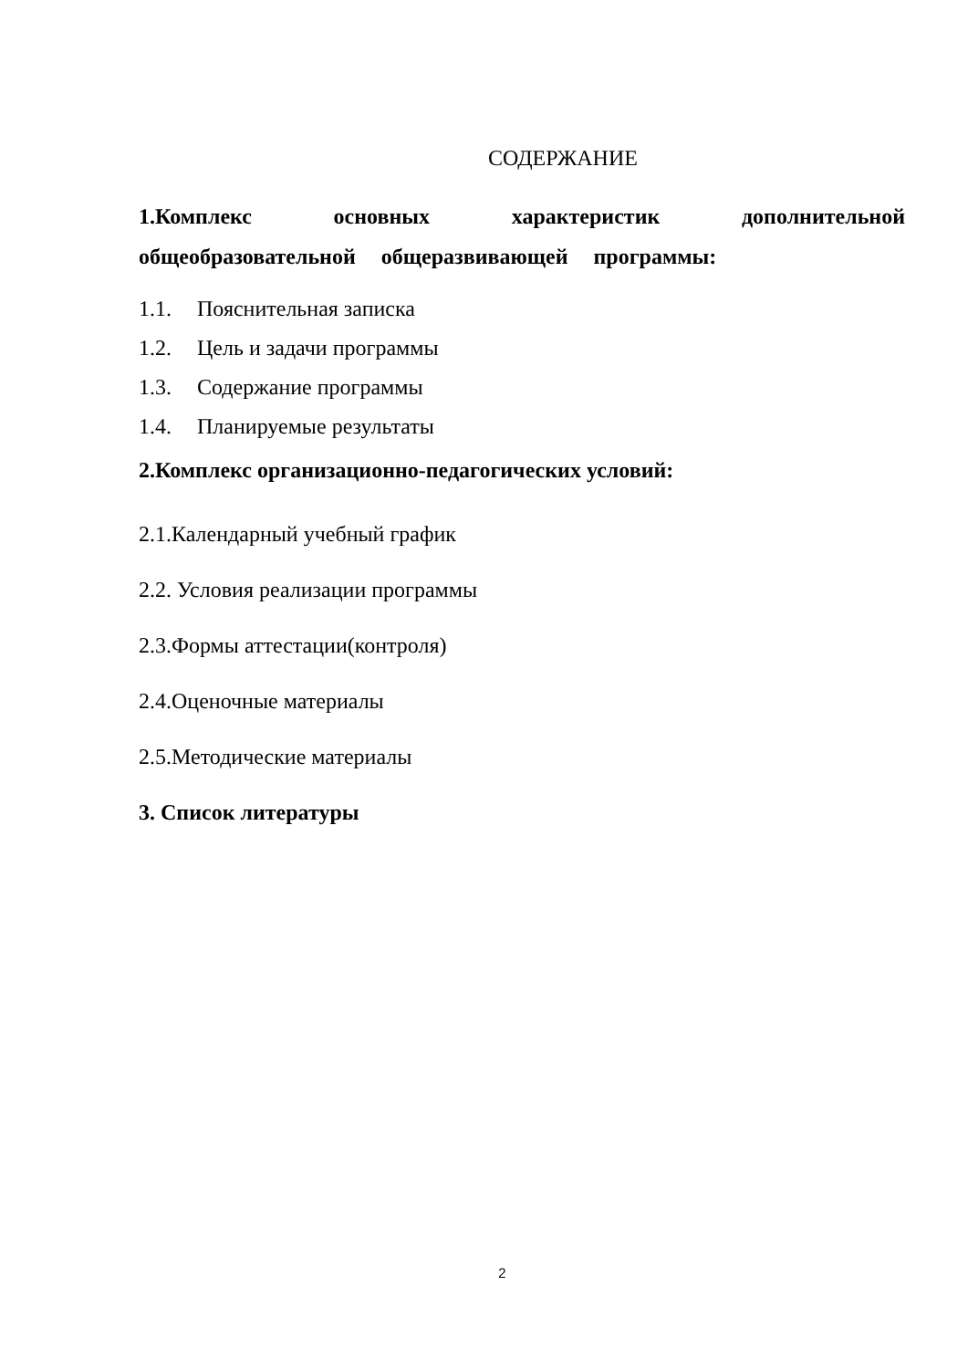СОДЕРЖАНИЕ
1.Комплекс основных характеристик дополнительной
общеобразовательной общеразвивающей программы:
1.1. Пояснительная записка
1.2. Цель и задачи программы
1.3. Содержание программы
1.4. Планируемые результаты
2.Комплекс организационно-педагогических условий:
2.1.Календарный учебный график
2.2. Условия реализации программы
2.3.Формы аттестации(контроля)
2.4.Оценочные материалы
2.5.Методические материалы
3. Список литературы
2